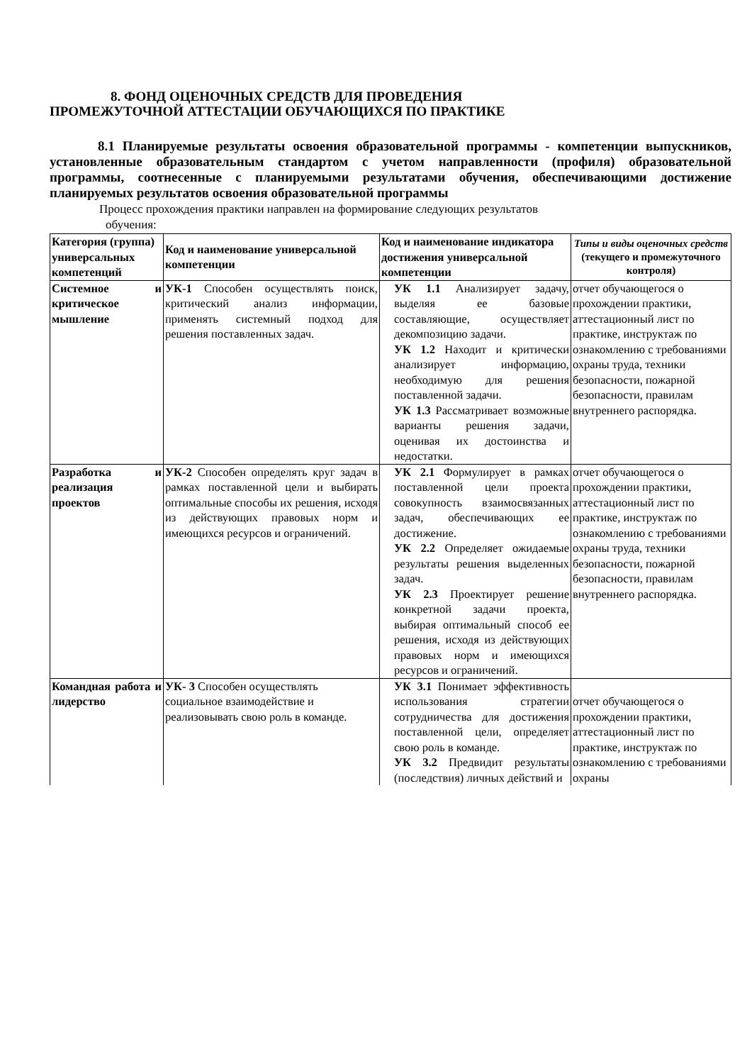8. ФОНД ОЦЕНОЧНЫХ СРЕДСТВ ДЛЯ ПРОВЕДЕНИЯ
ПРОМЕЖУТОЧНОЙ АТТЕСТАЦИИ ОБУЧАЮЩИХСЯ ПО ПРАКТИКЕ
8.1 Планируемые результаты освоения образовательной программы - компетенции выпускников, установленные образовательным стандартом с учетом направленности (профиля) образовательной программы, соотнесенные с планируемыми результатами обучения, обеспечивающими достижение планируемых результатов освоения образовательной программы
Процесс прохождения практики направлен на формирование следующих результатов
обучения:
| Категория (группа) универсальных компетенций | Код и наименование универсальной компетенции | Код и наименование индикатора достижения универсальной компетенции | Типы и виды оценочных средств (текущего и промежуточного контроля) |
| --- | --- | --- | --- |
| Системное и критическое мышление | УК-1 Способен осуществлять поиск, критический анализ информации, применять системный подход для решения поставленных задач. | УК 1.1 Анализирует задачу, выделяя ее базовые составляющие, осуществляет декомпозицию задачи. УК 1.2 Находит и критически анализирует информацию, необходимую для решения поставленной задачи. УК 1.3 Рассматривает возможные варианты решения задачи, оценивая их достоинства и недостатки. | отчет обучающегося о прохождении практики, аттестационный лист по практике, инструктаж по ознакомлению с требованиями охраны труда, техники безопасности, пожарной безопасности, правилам внутреннего распорядка. |
| Разработка и реализация проектов | УК-2 Способен определять круг задач в рамках поставленной цели и выбирать оптимальные способы их решения, исходя из действующих правовых норм и имеющихся ресурсов и ограничений. | УК 2.1 Формулирует в рамках поставленной цели проекта совокупность взаимосвязанных задач, обеспечивающих ее достижение. УК 2.2 Определяет ожидаемые результаты решения выделенных задач. УК 2.3 Проектирует решение конкретной задачи проекта, выбирая оптимальный способ ее решения, исходя из действующих правовых норм и имеющихся ресурсов и ограничений. | отчет обучающегося о прохождении практики, аттестационный лист по практике, инструктаж по ознакомлению с требованиями охраны труда, техники безопасности, пожарной безопасности, правилам внутреннего распорядка. |
| Командная работа и лидерство | УК- 3 Способен осуществлять социальное взаимодействие и реализовывать свою роль в команде. | УК 3.1 Понимает эффективность использования стратегии сотрудничества для достижения поставленной цели, определяет свою роль в команде. УК 3.2 Предвидит результаты (последствия) личных действий и | отчет обучающегося о прохождении практики, аттестационный лист по практике, инструктаж по ознакомлению с требованиями охраны |